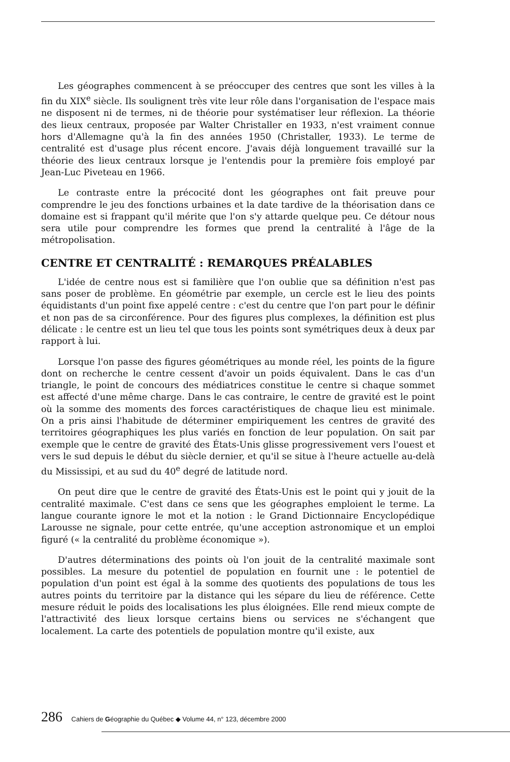Les géographes commencent à se préoccuper des centres que sont les villes à la fin du XIX<sup>e</sup> siècle. Ils soulignent très vite leur rôle dans l'organisation de l'espace mais ne disposent ni de termes, ni de théorie pour systématiser leur réflexion. La théorie des lieux centraux, proposée par Walter Christaller en 1933, n'est vraiment connue hors d'Allemagne qu'à la fin des années 1950 (Christaller, 1933). Le terme de centralité est d'usage plus récent encore. J'avais déjà longuement travaillé sur la théorie des lieux centraux lorsque je l'entendis pour la première fois employé par Jean-Luc Piveteau en 1966.
Le contraste entre la précocité dont les géographes ont fait preuve pour comprendre le jeu des fonctions urbaines et la date tardive de la théorisation dans ce domaine est si frappant qu'il mérite que l'on s'y attarde quelque peu. Ce détour nous sera utile pour comprendre les formes que prend la centralité à l'âge de la métropolisation.
CENTRE ET CENTRALITÉ : REMARQUES PRÉALABLES
L'idée de centre nous est si familière que l'on oublie que sa définition n'est pas sans poser de problème. En géométrie par exemple, un cercle est le lieu des points équidistants d'un point fixe appelé centre : c'est du centre que l'on part pour le définir et non pas de sa circonférence. Pour des figures plus complexes, la définition est plus délicate : le centre est un lieu tel que tous les points sont symétriques deux à deux par rapport à lui.
Lorsque l'on passe des figures géométriques au monde réel, les points de la figure dont on recherche le centre cessent d'avoir un poids équivalent. Dans le cas d'un triangle, le point de concours des médiatrices constitue le centre si chaque sommet est affecté d'une même charge. Dans le cas contraire, le centre de gravité est le point où la somme des moments des forces caractéristiques de chaque lieu est minimale. On a pris ainsi l'habitude de déterminer empiriquement les centres de gravité des territoires géographiques les plus variés en fonction de leur population. On sait par exemple que le centre de gravité des États-Unis glisse progressivement vers l'ouest et vers le sud depuis le début du siècle dernier, et qu'il se situe à l'heure actuelle au-delà du Mississipi, et au sud du 40<sup>e</sup> degré de latitude nord.
On peut dire que le centre de gravité des États-Unis est le point qui y jouit de la centralité maximale. C'est dans ce sens que les géographes emploient le terme. La langue courante ignore le mot et la notion : le Grand Dictionnaire Encyclopédique Larousse ne signale, pour cette entrée, qu'une acception astronomique et un emploi figuré (« la centralité du problème économique »).
D'autres déterminations des points où l'on jouit de la centralité maximale sont possibles. La mesure du potentiel de population en fournit une : le potentiel de population d'un point est égal à la somme des quotients des populations de tous les autres points du territoire par la distance qui les sépare du lieu de référence. Cette mesure réduit le poids des localisations les plus éloignées. Elle rend mieux compte de l'attractivité des lieux lorsque certains biens ou services ne s'échangent que localement. La carte des potentiels de population montre qu'il existe, aux
286 Cahiers de Géographie du Québec ◆ Volume 44, n° 123, décembre 2000